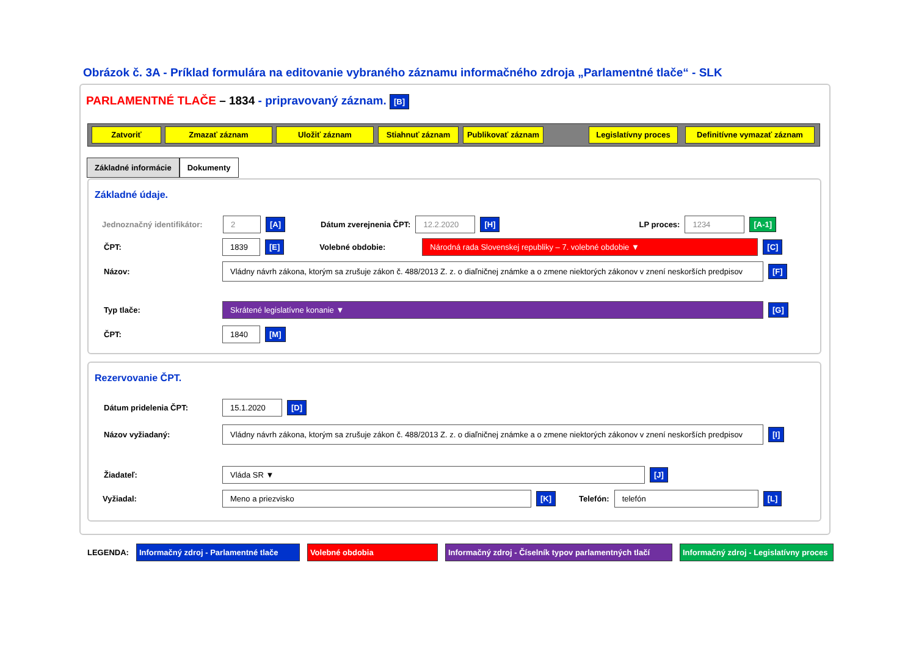Obrázok č. 3A - Príklad formulára na editovanie vybraného záznamu informačného zdroja „Parlamentné tlače“ - SLK
PARLAMENTNÉ TLAČE – 1834 - pripravovaný záznam. [B]
Zatvoriť Zmazať záznam Uložiť záznam Stiahnuť záznam Publikovať záznam Legislatívny proces Definitívne vymazať záznam
Základné informácie Dokumenty
Základné údaje.
Jednoznačný identifikátor: 2 [A] Dátum zverejnenia ČPT: 12.2.2020 [H] LP proces: 1234 [A-1]
ČPT: 1839 [E] Volebné obdobie: Národná rada Slovenskej republiky – 7. volebné obdobie ▼ [C]
Názov: Vládny návrh zákona, ktorým sa zrušuje zákon č. 488/2013 Z. z. o diaľničnej známke a o zmene niektorých zákonov v znení neskorších predpisov [F]
Typ tlače: Skrátené legislatívne konanie ▼ [G]
ČPT: 1840 [M]
Rezervovanie ČPT.
Dátum pridelenia ČPT: 15.1.2020 [D]
Názov vyžiadaný: Vládny návrh zákona, ktorým sa zrušuje zákon č. 488/2013 Z. z. o diaľničnej známke a o zmene niektorých zákonov v znení neskorších predpisov [I]
Žiadateľ: Vláda SR ▼ [J]
Vyžiadal: Meno a priezvisko [K] Telefón: telefón [L]
LEGENDA: Informačný zdroj - Parlamentné tlače Volebné obdobia Informačný zdroj - Číselník typov parlamentných tlačí Informačný zdroj - Legislatívny proces